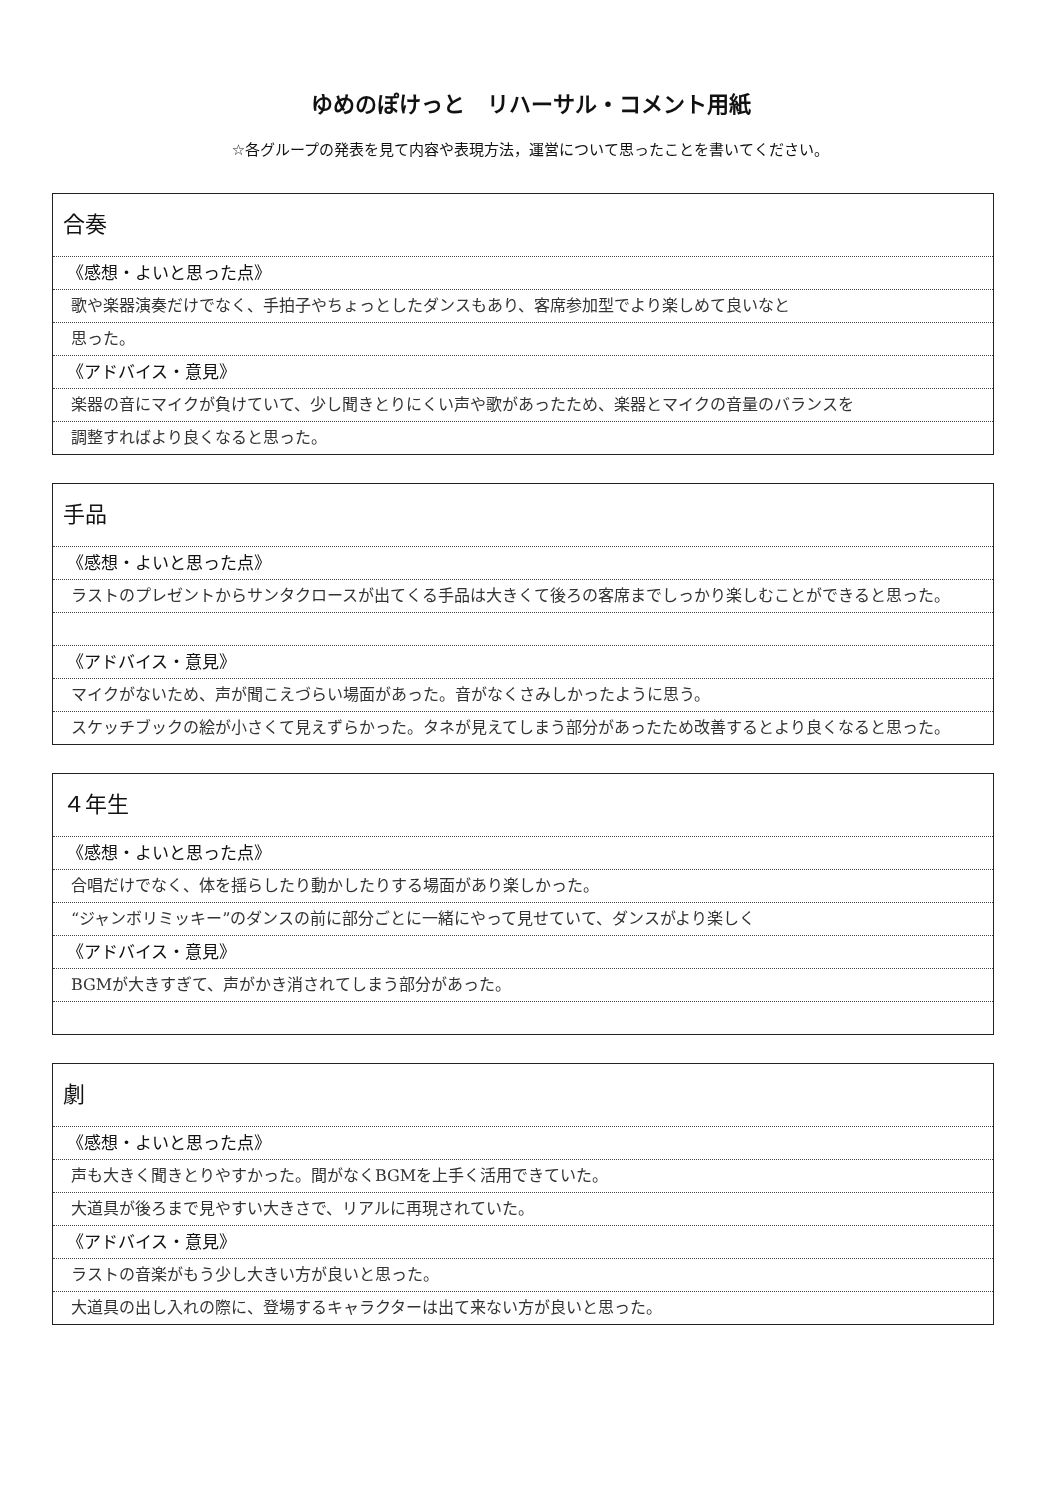ゆめのぽけっと　リハーサル・コメント用紙
☆各グループの発表を見て内容や表現方法，運営について思ったことを書いてください。
合奏
《感想・よいと思った点》
歌や楽器演奏だけでなく、手拍子やちょっとしたダンスもあり、客席参加型でより楽しめて良いなと
思った。
《アドバイス・意見》
楽器の音にマイクが負けていて、少し聞きとりにくい声や歌があったため、楽器とマイクの音量のバランスを
調整すればより良くなると思った。
手品
《感想・よいと思った点》
ラストのプレゼントからサンタクロースが出てくる手品は大きくて後ろの客席までしっかり楽しむことができると思った。
《アドバイス・意見》
マイクがないため、声が聞こえづらい場面があった。音がなくさみしかったように思う。
スケッチブックの絵が小さくて見えずらかった。タネが見えてしまう部分があったため改善するとより良くなると思った。
４年生
《感想・よいと思った点》
合唱だけでなく、体を揺らしたり動かしたりする場面があり楽しかった。
“ジャンボリミッキー”のダンスの前に部分ごとに一緒にやって見せていて、ダンスがより楽しく
《アドバイス・意見》
BGMが大きすぎて、声がかき消されてしまう部分があった。
劇
《感想・よいと思った点》
声も大きく聞きとりやすかった。間がなくBGMを上手く活用できていた。
大道具が後ろまで見やすい大きさで、リアルに再現されていた。
《アドバイス・意見》
ラストの音楽がもう少し大きい方が良いと思った。
大道具の出し入れの際に、登場するキャラクターは出て来ない方が良いと思った。